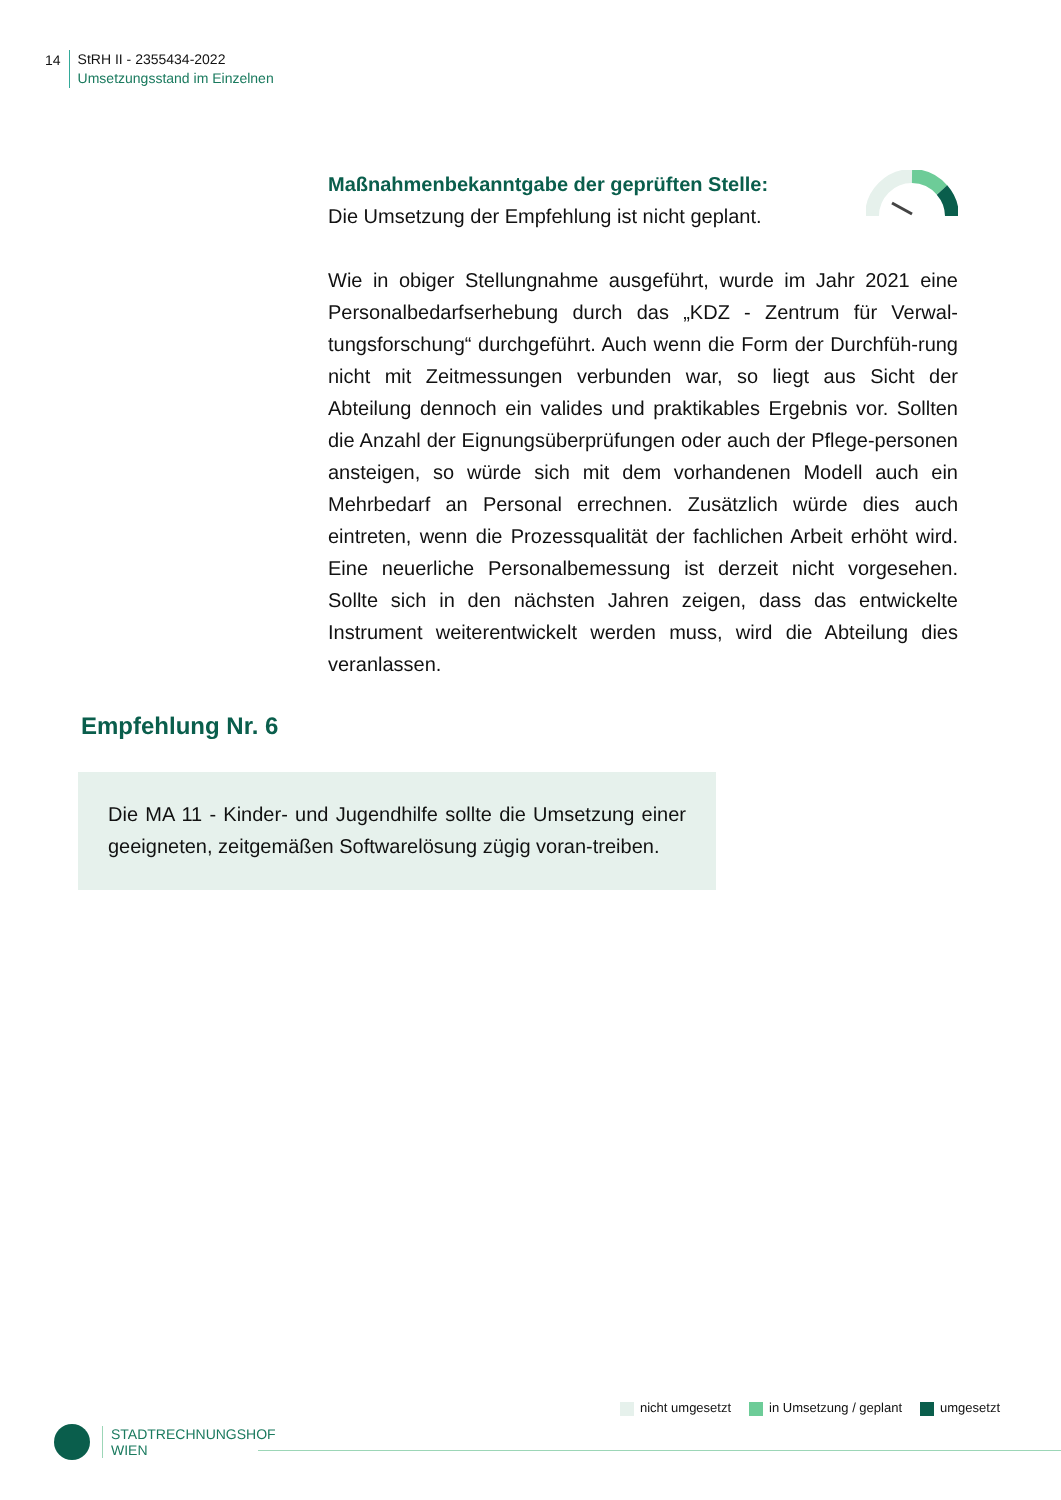14
StRH II - 2355434-2022
Umsetzungsstand im Einzelnen
Maßnahmenbekanntgabe der geprüften Stelle:
Die Umsetzung der Empfehlung ist nicht geplant.
Wie in obiger Stellungnahme ausgeführt, wurde im Jahr 2021 eine Personalbedarfserhebung durch das „KDZ - Zentrum für Verwal-tungsforschung“ durchgeführt. Auch wenn die Form der Durchfüh-rung nicht mit Zeitmessungen verbunden war, so liegt aus Sicht der Abteilung dennoch ein valides und praktikables Ergebnis vor. Sollten die Anzahl der Eignungsüberprüfungen oder auch der Pflege-personen ansteigen, so würde sich mit dem vorhandenen Modell auch ein Mehrbedarf an Personal errechnen. Zusätzlich würde dies auch eintreten, wenn die Prozessqualität der fachlichen Arbeit erhöht wird. Eine neuerliche Personalbemessung ist derzeit nicht vorgesehen. Sollte sich in den nächsten Jahren zeigen, dass das entwickelte Instrument weiterentwickelt werden muss, wird die Abteilung dies veranlassen.
Empfehlung Nr. 6
Die MA 11 - Kinder- und Jugendhilfe sollte die Umsetzung einer geeigneten, zeitgemäßen Softwarelösung zügig voran-treiben.
nicht umgesetzt in Umsetzung / geplant umgesetzt
STADTRECHNUNGSHOF
WIEN